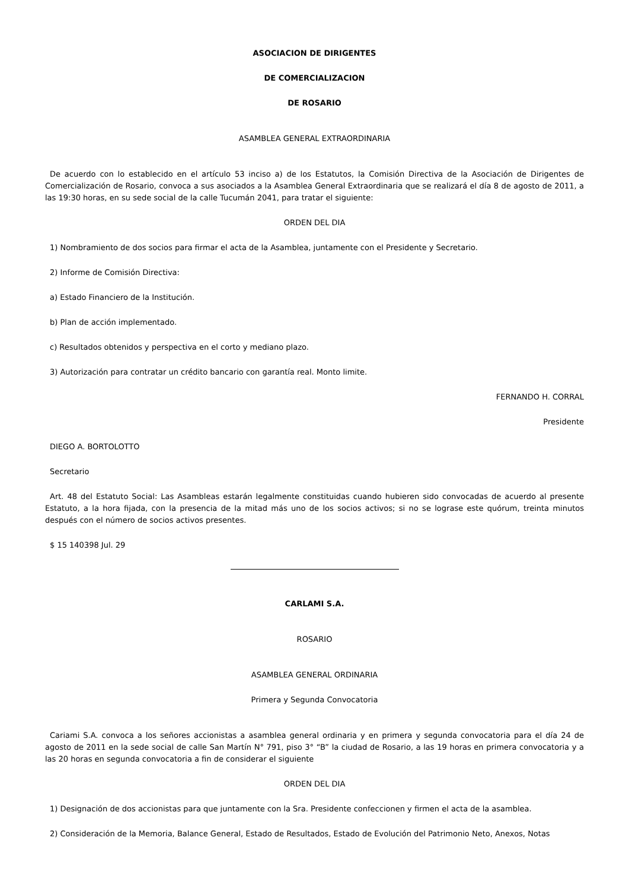ASOCIACION DE DIRIGENTES
DE COMERCIALIZACION
DE ROSARIO
ASAMBLEA GENERAL EXTRAORDINARIA
De acuerdo con lo establecido en el artículo 53 inciso a) de los Estatutos, la Comisión Directiva de la Asociación de Dirigentes de Comercialización de Rosario, convoca a sus asociados a la Asamblea General Extraordinaria que se realizará el día 8 de agosto de 2011, a las 19:30 horas, en su sede social de la calle Tucumán 2041, para tratar el siguiente:
ORDEN DEL DIA
1) Nombramiento de dos socios para firmar el acta de la Asamblea, juntamente con el Presidente y Secretario.
2) Informe de Comisión Directiva:
a) Estado Financiero de la Institución.
b) Plan de acción implementado.
c) Resultados obtenidos y perspectiva en el corto y mediano plazo.
3) Autorización para contratar un crédito bancario con garantía real. Monto limite.
FERNANDO H. CORRAL
Presidente
DIEGO A. BORTOLOTTO
Secretario
Art. 48 del Estatuto Social: Las Asambleas estarán legalmente constituidas cuando hubieren sido convocadas de acuerdo al presente Estatuto, a la hora fijada, con la presencia de la mitad más uno de los socios activos; si no se lograse este quórum, treinta minutos después con el número de socios activos presentes.
$ 15 140398 Jul. 29
CARLAMI S.A.
ROSARIO
ASAMBLEA GENERAL ORDINARIA
Primera y Segunda Convocatoria
Cariami S.A. convoca a los señores accionistas a asamblea general ordinaria y en primera y segunda convocatoria para el día 24 de agosto de 2011 en la sede social de calle San Martín N° 791, piso 3° “B” la ciudad de Rosario, a las 19 horas en primera convocatoria y a las 20 horas en segunda convocatoria a fin de considerar el siguiente
ORDEN DEL DIA
1) Designación de dos accionistas para que juntamente con la Sra. Presidente confeccionen y firmen el acta de la asamblea.
2) Consideración de la Memoria, Balance General, Estado de Resultados, Estado de Evolución del Patrimonio Neto, Anexos, Notas